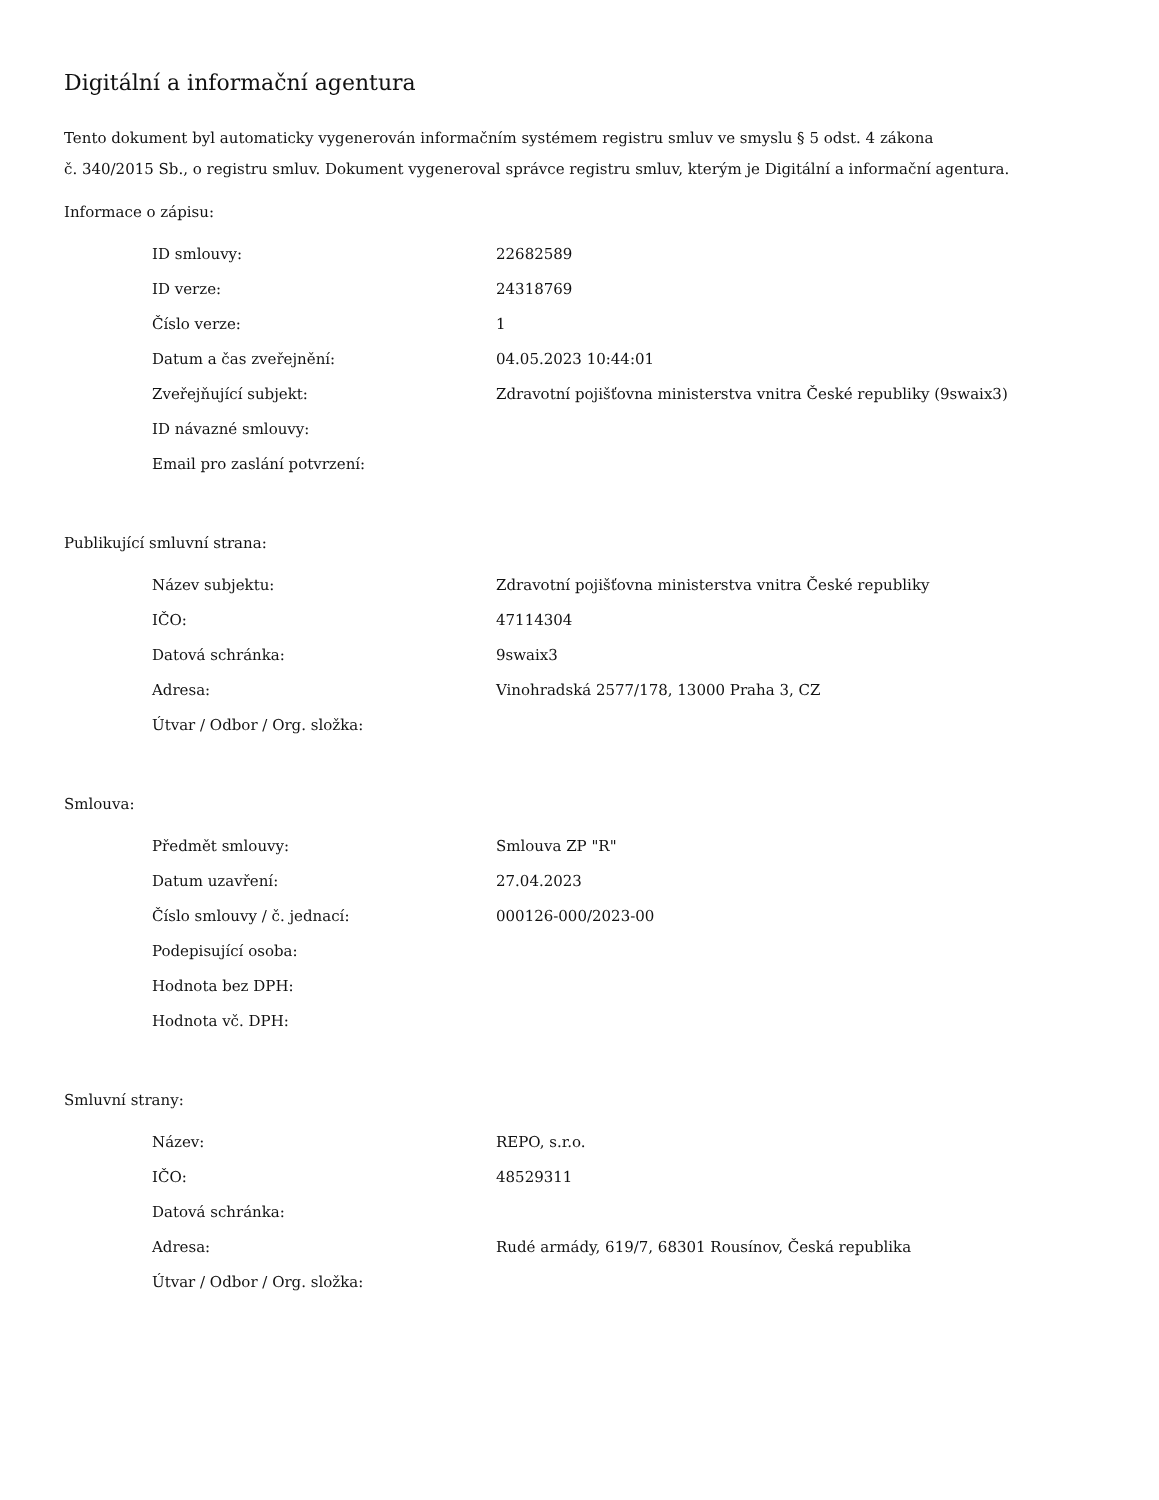Digitální a informační agentura
Tento dokument byl automaticky vygenerován informačním systémem registru smluv ve smyslu § 5 odst. 4 zákona
č. 340/2015 Sb., o registru smluv. Dokument vygeneroval správce registru smluv, kterým je Digitální a informační agentura.
Informace o zápisu:
| ID smlouvy: | 22682589 |
| ID verze: | 24318769 |
| Číslo verze: | 1 |
| Datum a čas zveřejnění: | 04.05.2023 10:44:01 |
| Zveřejňující subjekt: | Zdravotní pojišťovna ministerstva vnitra České republiky (9swaix3) |
| ID návazné smlouvy: | |
| Email pro zaslání potvrzení: | |
Publikující smluvní strana:
| Název subjektu: | Zdravotní pojišťovna ministerstva vnitra České republiky |
| IČO: | 47114304 |
| Datová schránka: | 9swaix3 |
| Adresa: | Vinohradská 2577/178, 13000 Praha 3, CZ |
| Útvar / Odbor / Org. složka: | |
Smlouva:
| Předmět smlouvy: | Smlouva ZP "R" |
| Datum uzavření: | 27.04.2023 |
| Číslo smlouvy / č. jednací: | 000126-000/2023-00 |
| Podepisující osoba: | |
| Hodnota bez DPH: | |
| Hodnota vč. DPH: | |
Smluvní strany:
| Název: | REPO, s.r.o. |
| IČO: | 48529311 |
| Datová schránka: | |
| Adresa: | Rudé armády, 619/7, 68301 Rousínov, Česká republika |
| Útvar / Odbor / Org. složka: | |